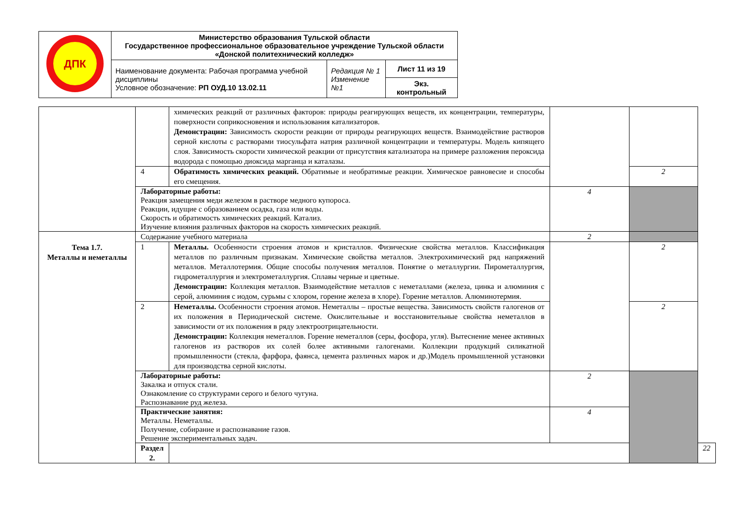| ДПК | Министерство образования Тульской области Государственное профессиональное образовательное учреждение Тульской области «Донской политехнический колледж» | | |
| | Наименование документа: Рабочая программа учебной дисциплины Условное обозначение: РП ОУД.10 13.02.11 | Редакция № 1 Изменение №1 | Лист 11 из 19 |
| | | | Экз. контрольный |
| | | химических реакций от различных факторов: природы реагирующих веществ, их концентрации, температуры, поверхности соприкосновения и использования катализаторов. Демонстрации: Зависимость скорости реакции от природы реагирующих веществ. Взаимодействие растворов серной кислоты с растворами тиосульфата натрия различной концентрации и температуры. Модель кипящего слоя. Зависимость скорости химической реакции от присутствия катализатора на примере разложения пероксида водорода с помощью диоксида марганца и каталазы. | | | |
| | 4 | Обратимость химических реакций. Обратимые и необратимые реакции. Химическое равновесие и способы его смещения. | | 2 | |
| | Лабораторные работы: Реакция замещения меди железом в растворе медного купороса. Реакции, идущие с образованием осадка, газа или воды. Скорость и обратимость химических реакций. Катализ. Изучение влияния различных факторов на скорость химических реакций. | | 4 | | |
| Тема 1.7. Металлы и неметаллы | Содержание учебного материала | | 2 | | |
| | 1 | Металлы. Особенности строения атомов и кристаллов. Физические свойства металлов. Классификация металлов по различным признакам. Химические свойства металлов. Электрохимический ряд напряжений металлов. Металлотермия. Общие способы получения металлов. Понятие о металлургии. Пирометаллургия, гидрометаллургия и электрометаллургия. Сплавы черные и цветные. Демонстрации: Коллекция металлов. Взаимодействие металлов с неметаллами (железа, цинка и алюминия с серой, алюминия с иодом, сурьмы с хлором, горение железа в хлоре). Горение металлов. Алюминотермия. | | 2 | |
| | 2 | Неметаллы. Особенности строения атомов. Неметаллы – простые вещества. Зависимость свойств галогенов от их положения в Периодической системе. Окислительные и восстановительные свойства неметаллов в зависимости от их положения в ряду электроотрицательности. Демонстрации: Коллекция неметаллов. Горение неметаллов (серы, фосфора, угля). Вытеснение менее активных галогенов из растворов их солей более активными галогенами. Коллекции продукций силикатной промышленности (стекла, фарфора, фаянса, цемента различных марок и др.)Модель промышленной установки для производства серной кислоты. | | 2 | |
| | Лабораторные работы: Закалка и отпуск стали. Ознакомление со структурами серого и белого чугуна. Распознавание руд железа. | | 2 | | |
| | Практические занятия: Металлы. Неметаллы. Получение, собирание и распознавание газов. Решение экспериментальных задач. | | 4 | | |
| | Раздел 2. | | | | 22 |